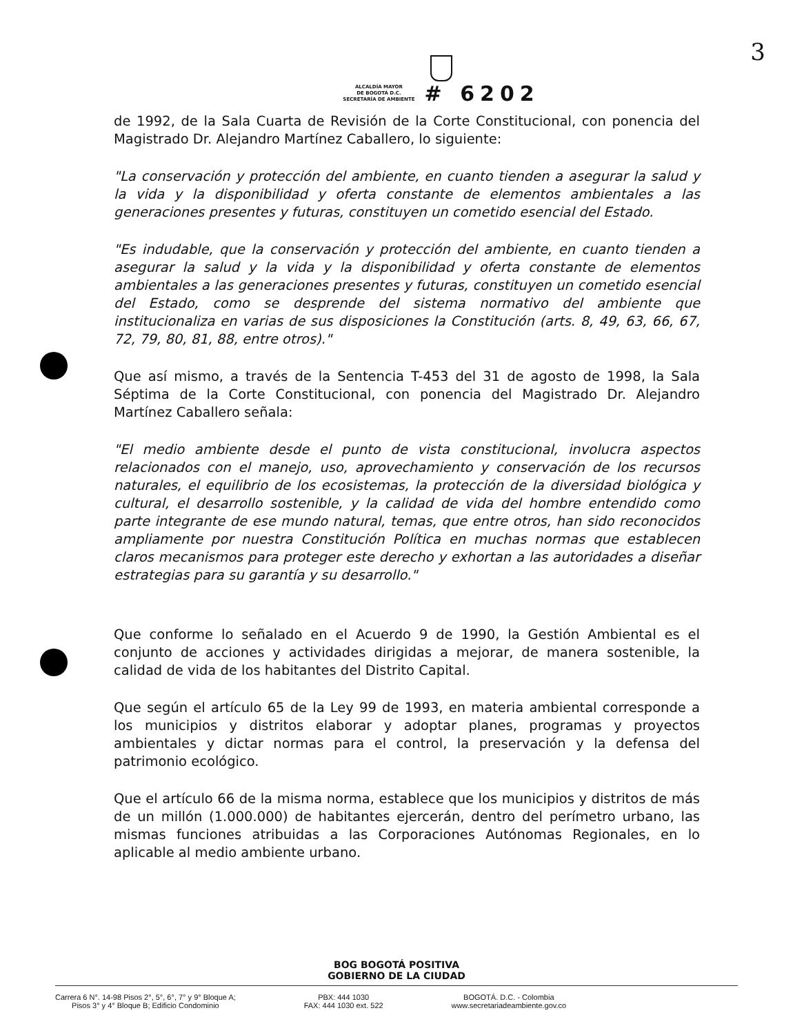3
ALCALDÍA MAYOR
DE BOGOTÁ D.C.
SECRETARÍA DE AMBIENTE
# 6202
de 1992, de la Sala Cuarta de Revisión de la Corte Constitucional, con ponencia del Magistrado Dr. Alejandro Martínez Caballero, lo siguiente:
"La conservación y protección del ambiente, en cuanto tienden a asegurar la salud y la vida y la disponibilidad y oferta constante de elementos ambientales a las generaciones presentes y futuras, constituyen un cometido esencial del Estado.
"Es indudable, que la conservación y protección del ambiente, en cuanto tienden a asegurar la salud y la vida y la disponibilidad y oferta constante de elementos ambientales a las generaciones presentes y futuras, constituyen un cometido esencial del Estado, como se desprende del sistema normativo del ambiente que institucionaliza en varias de sus disposiciones la Constitución (arts. 8, 49, 63, 66, 67, 72, 79, 80, 81, 88, entre otros)."
Que así mismo, a través de la Sentencia T-453 del 31 de agosto de 1998, la Sala Séptima de la Corte Constitucional, con ponencia del Magistrado Dr. Alejandro Martínez Caballero señala:
"El medio ambiente desde el punto de vista constitucional, involucra aspectos relacionados con el manejo, uso, aprovechamiento y conservación de los recursos naturales, el equilibrio de los ecosistemas, la protección de la diversidad biológica y cultural, el desarrollo sostenible, y la calidad de vida del hombre entendido como parte integrante de ese mundo natural, temas, que entre otros, han sido reconocidos ampliamente por nuestra Constitución Política en muchas normas que establecen claros mecanismos para proteger este derecho y exhortan a las autoridades a diseñar estrategias para su garantía y su desarrollo."
Que conforme lo señalado en el Acuerdo 9 de 1990, la Gestión Ambiental es el conjunto de acciones y actividades dirigidas a mejorar, de manera sostenible, la calidad de vida de los habitantes del Distrito Capital.
Que según el artículo 65 de la Ley 99 de 1993, en materia ambiental corresponde a los municipios y distritos elaborar y adoptar planes, programas y proyectos ambientales y dictar normas para el control, la preservación y la defensa del patrimonio ecológico.
Que el artículo 66 de la misma norma, establece que los municipios y distritos de más de un millón (1.000.000) de habitantes ejercerán, dentro del perímetro urbano, las mismas funciones atribuidas a las Corporaciones Autónomas Regionales, en lo aplicable al medio ambiente urbano.
BOG BOGOTÁ POSITIVA
GOBIERNO DE LA CIUDAD
Carrera 6 N°. 14-98 Pisos 2°, 5°, 6°, 7° y 9° Bloque A;
Pisos 3° y 4° Bloque B; Edificio Condominio
PBX: 444 1030
FAX: 444 1030 ext. 522
BOGOTÁ. D.C. - Colombia
www.secretariadeambiente.gov.co